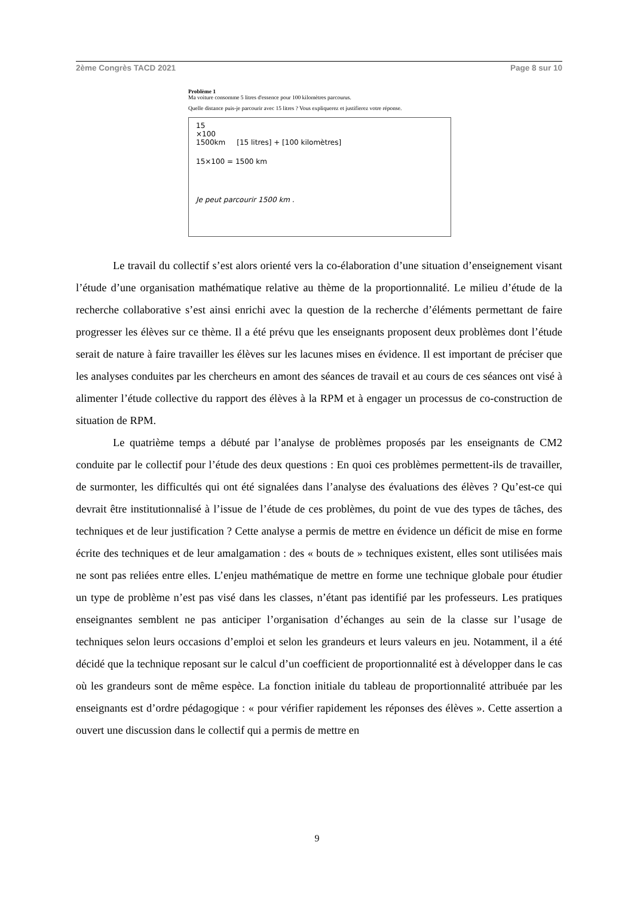2ème Congrès TACD 2021 Page 8 sur 10
Problème 1
Ma voiture consomme 5 litres d'essence pour 100 kilomètres parcourus.
Quelle distance puis-je parcourir avec 15 litres ? Vous expliquerez et justifierez votre réponse.
15
×100
1500km [15 litres] + [100 kilomètres]
15×100 = 1500 km
Je peut parcourir 1500 km .
Le travail du collectif s’est alors orienté vers la co-élaboration d’une situation d’enseignement visant l’étude d’une organisation mathématique relative au thème de la proportionnalité. Le milieu d’étude de la recherche collaborative s’est ainsi enrichi avec la question de la recherche d’éléments permettant de faire progresser les élèves sur ce thème. Il a été prévu que les enseignants proposent deux problèmes dont l’étude serait de nature à faire travailler les élèves sur les lacunes mises en évidence. Il est important de préciser que les analyses conduites par les chercheurs en amont des séances de travail et au cours de ces séances ont visé à alimenter l’étude collective du rapport des élèves à la RPM et à engager un processus de co-construction de situation de RPM.
Le quatrième temps a débuté par l’analyse de problèmes proposés par les enseignants de CM2 conduite par le collectif pour l’étude des deux questions : En quoi ces problèmes permettent-ils de travailler, de surmonter, les difficultés qui ont été signalées dans l’analyse des évaluations des élèves ? Qu’est-ce qui devrait être institutionnalisé à l’issue de l’étude de ces problèmes, du point de vue des types de tâches, des techniques et de leur justification ? Cette analyse a permis de mettre en évidence un déficit de mise en forme écrite des techniques et de leur amalgamation : des « bouts de » techniques existent, elles sont utilisées mais ne sont pas reliées entre elles. L’enjeu mathématique de mettre en forme une technique globale pour étudier un type de problème n’est pas visé dans les classes, n’étant pas identifié par les professeurs. Les pratiques enseignantes semblent ne pas anticiper l’organisation d’échanges au sein de la classe sur l’usage de techniques selon leurs occasions d’emploi et selon les grandeurs et leurs valeurs en jeu. Notamment, il a été décidé que la technique reposant sur le calcul d’un coefficient de proportionnalité est à développer dans le cas où les grandeurs sont de même espèce. La fonction initiale du tableau de proportionnalité attribuée par les enseignants est d’ordre pédagogique : « pour vérifier rapidement les réponses des élèves ». Cette assertion a ouvert une discussion dans le collectif qui a permis de mettre en
9